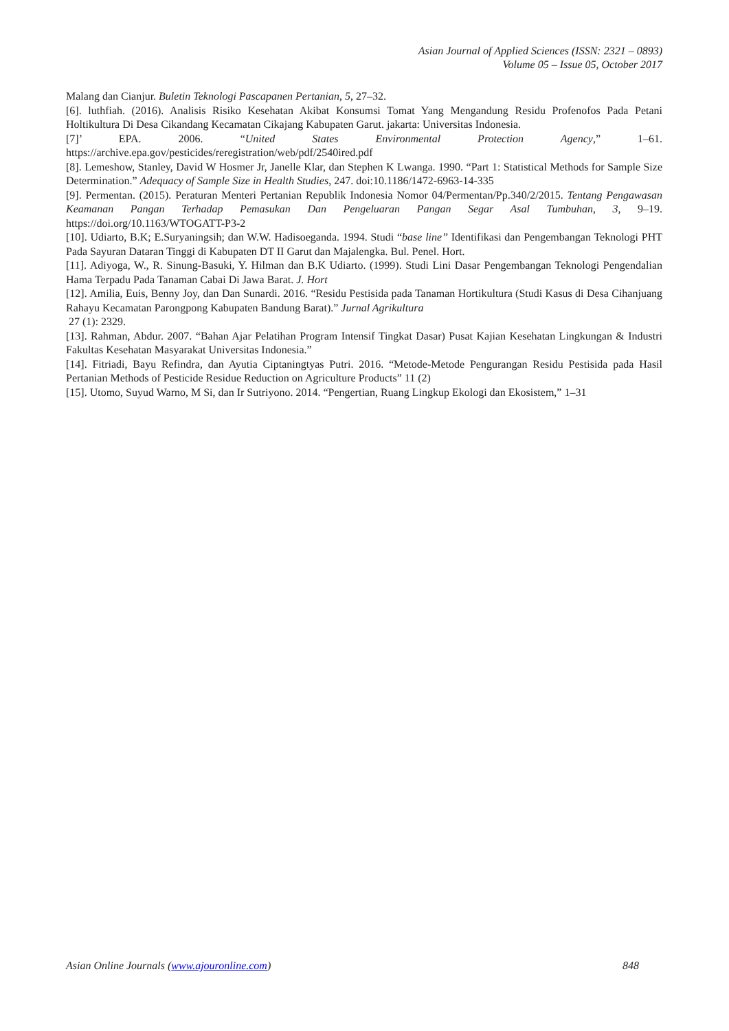Asian Journal of Applied Sciences (ISSN: 2321 – 0893)
Volume 05 – Issue 05, October 2017
Malang dan Cianjur. Buletin Teknologi Pascapanen Pertanian, 5, 27–32.
[6]. luthfiah. (2016). Analisis Risiko Kesehatan Akibat Konsumsi Tomat Yang Mengandung Residu Profenofos Pada Petani Holtikultura Di Desa Cikandang Kecamatan Cikajang Kabupaten Garut. jakarta: Universitas Indonesia.
[7]’ EPA. 2006. “United States Environmental Protection Agency,” 1–61. https://archive.epa.gov/pesticides/reregistration/web/pdf/2540ired.pdf
[8]. Lemeshow, Stanley, David W Hosmer Jr, Janelle Klar, dan Stephen K Lwanga. 1990. “Part 1: Statistical Methods for Sample Size Determination.” Adequacy of Sample Size in Health Studies, 247. doi:10.1186/1472-6963-14-335
[9]. Permentan. (2015). Peraturan Menteri Pertanian Republik Indonesia Nomor 04/Permentan/Pp.340/2/2015. Tentang Pengawasan Keamanan Pangan Terhadap Pemasukan Dan Pengeluaran Pangan Segar Asal Tumbuhan, 3, 9–19. https://doi.org/10.1163/WTOGATT-P3-2
[10]. Udiarto, B.K; E.Suryaningsih; dan W.W. Hadisoeganda. 1994. Studi “base line” Identifikasi dan Pengembangan Teknologi PHT Pada Sayuran Dataran Tinggi di Kabupaten DT II Garut dan Majalengka. Bul. Penel. Hort.
[11]. Adiyoga, W., R. Sinung-Basuki, Y. Hilman dan B.K Udiarto. (1999). Studi Lini Dasar Pengembangan Teknologi Pengendalian Hama Terpadu Pada Tanaman Cabai Di Jawa Barat. J. Hort
[12]. Amilia, Euis, Benny Joy, dan Dan Sunardi. 2016. “Residu Pestisida pada Tanaman Hortikultura (Studi Kasus di Desa Cihanjuang Rahayu Kecamatan Parongpong Kabupaten Bandung Barat).” Jurnal Agrikultura
27 (1): 2329.
[13]. Rahman, Abdur. 2007. “Bahan Ajar Pelatihan Program Intensif Tingkat Dasar) Pusat Kajian Kesehatan Lingkungan & Industri Fakultas Kesehatan Masyarakat Universitas Indonesia.”
[14]. Fitriadi, Bayu Refindra, dan Ayutia Ciptaningtyas Putri. 2016. “Metode-Metode Pengurangan Residu Pestisida pada Hasil Pertanian Methods of Pesticide Residue Reduction on Agriculture Products” 11 (2)
[15]. Utomo, Suyud Warno, M Si, dan Ir Sutriyono. 2014. “Pengertian, Ruang Lingkup Ekologi dan Ekosistem,” 1–31
Asian Online Journals (www.ajouronline.com) 848